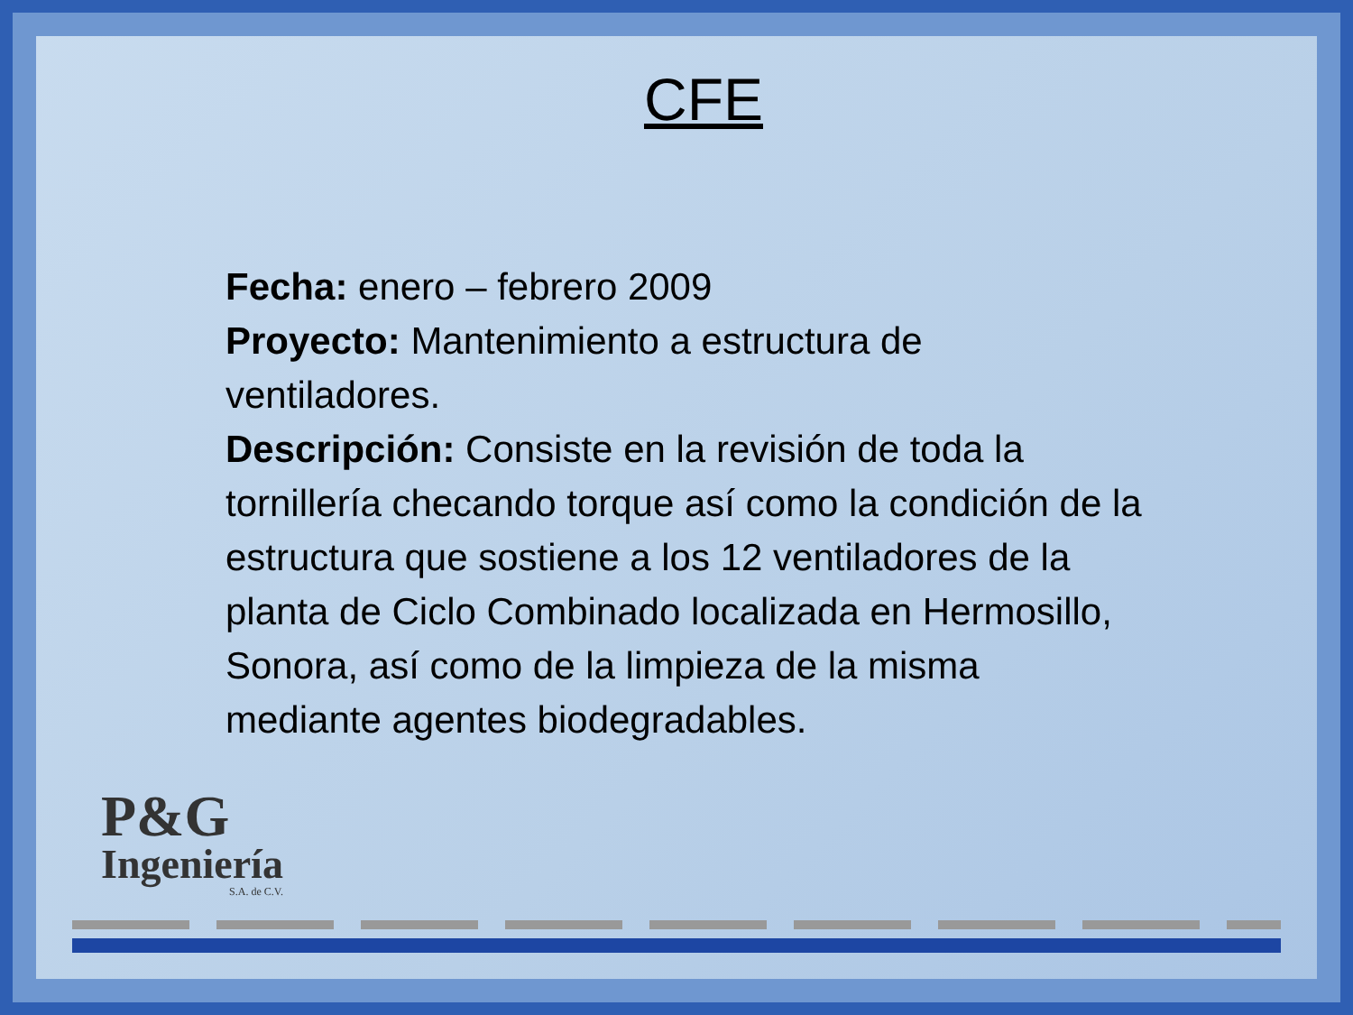CFE
Fecha: enero – febrero 2009
Proyecto: Mantenimiento a estructura de ventiladores.
Descripción: Consiste en la revisión de toda la tornillería checando torque así como la condición de la estructura que sostiene a los 12 ventiladores de la planta de Ciclo Combinado localizada en Hermosillo, Sonora, así como de la limpieza de la misma mediante agentes biodegradables.
P&G
Ingeniería
S.A. de C.V.